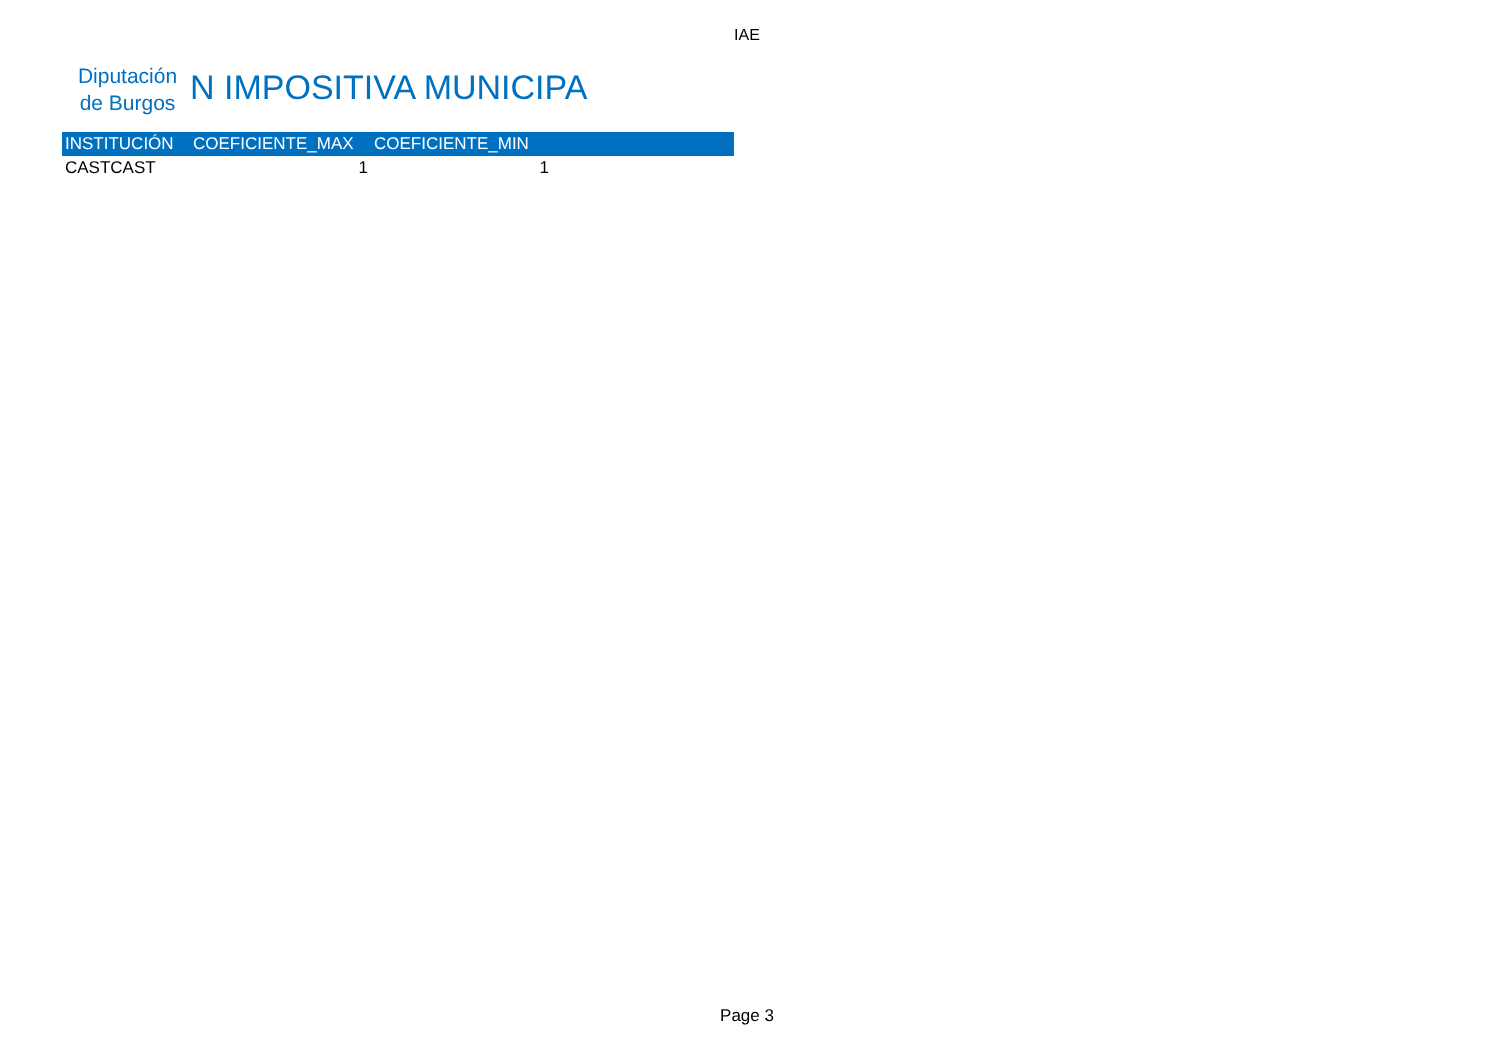IAE
Diputación de Burgos
N IMPOSITIVA MUNICIPAL
| INSTITUCIÓN | COEFICIENTE_MAX | COEFICIENTE_MIN | |
| --- | --- | --- | --- |
| CASTCAST | 1 | 1 | |
Page 3